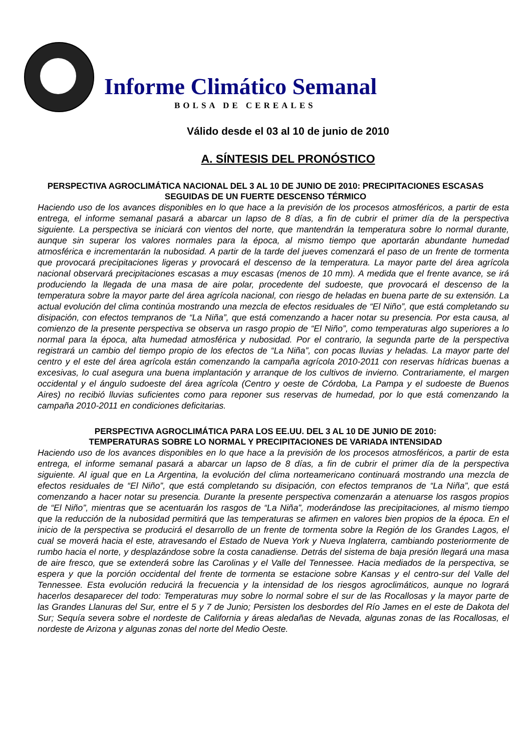Informe Climático Semanal
BOLSA DE CEREALES
Válido desde el 03 al 10 de junio de 2010
A. SÍNTESIS DEL PRONÓSTICO
PERSPECTIVA AGROCLIMÁTICA NACIONAL DEL 3 AL 10 DE JUNIO DE 2010: PRECIPITACIONES ESCASAS SEGUIDAS DE UN FUERTE DESCENSO TÉRMICO
Haciendo uso de los avances disponibles en lo que hace a la previsión de los procesos atmosféricos, a partir de esta entrega, el informe semanal pasará a abarcar un lapso de 8 días, a fin de cubrir el primer día de la perspectiva siguiente. La perspectiva se iniciará con vientos del norte, que mantendrán la temperatura sobre lo normal durante, aunque sin superar los valores normales para la época, al mismo tiempo que aportarán abundante humedad atmosférica e incrementarán la nubosidad. A partir de la tarde del jueves comenzará el paso de un frente de tormenta que provocará precipitaciones ligeras y provocará el descenso de la temperatura. La mayor parte del área agrícola nacional observará precipitaciones escasas a muy escasas (menos de 10 mm). A medida que el frente avance, se irá produciendo la llegada de una masa de aire polar, procedente del sudoeste, que provocará el descenso de la temperatura sobre la mayor parte del área agrícola nacional, con riesgo de heladas en buena parte de su extensión. La actual evolución del clima continúa mostrando una mezcla de efectos residuales de “El Niño”, que está completando su disipación, con efectos tempranos de “La Niña”, que está comenzando a hacer notar su presencia. Por esta causa, al comienzo de la presente perspectiva se observa un rasgo propio de “El Niño”, como temperaturas algo superiores a lo normal para la época, alta humedad atmosférica y nubosidad. Por el contrario, la segunda parte de la perspectiva registrará un cambio del tiempo propio de los efectos de “La Niña”, con pocas lluvias y heladas. La mayor parte del centro y el este del área agrícola están comenzando la campaña agrícola 2010-2011 con reservas hídricas buenas a excesivas, lo cual asegura una buena implantación y arranque de los cultivos de invierno. Contrariamente, el margen occidental y el ángulo sudoeste del área agrícola (Centro y oeste de Córdoba, La Pampa y el sudoeste de Buenos Aires) no recibió lluvias suficientes como para reponer sus reservas de humedad, por lo que está comenzando la campaña 2010-2011 en condiciones deficitarias.
PERSPECTIVA AGROCLIMÁTICA PARA LOS EE.UU. DEL 3 AL 10 DE JUNIO DE 2010:
TEMPERATURAS SOBRE LO NORMAL Y PRECIPITACIONES DE VARIADA INTENSIDAD
Haciendo uso de los avances disponibles en lo que hace a la previsión de los procesos atmosféricos, a partir de esta entrega, el informe semanal pasará a abarcar un lapso de 8 días, a fin de cubrir el primer día de la perspectiva siguiente. Al igual que en La Argentina, la evolución del clima norteamericano continuará mostrando una mezcla de efectos residuales de “El Niño”, que está completando su disipación, con efectos tempranos de “La Niña”, que está comenzando a hacer notar su presencia. Durante la presente perspectiva comenzarán a atenuarse los rasgos propios de “El Niño”, mientras que se acentuarán los rasgos de “La Niña”, moderándose las precipitaciones, al mismo tiempo que la reducción de la nubosidad permitirá que las temperaturas se afirmen en valores bien propios de la época. En el inicio de la perspectiva se producirá el desarrollo de un frente de tormenta sobre la Región de los Grandes Lagos, el cual se moverá hacia el este, atravesando el Estado de Nueva York y Nueva Inglaterra, cambiando posteriormente de rumbo hacia el norte, y desplazándose sobre la costa canadiense. Detrás del sistema de baja presión llegará una masa de aire fresco, que se extenderá sobre las Carolinas y el Valle del Tennessee. Hacia mediados de la perspectiva, se espera y que la porción occidental del frente de tormenta se estacione sobre Kansas y el centro-sur del Valle del Tennessee. Esta evolución reducirá la frecuencia y la intensidad de los riesgos agroclimáticos, aunque no logrará hacerlos desaparecer del todo: Temperaturas muy sobre lo normal sobre el sur de las Rocallosas y la mayor parte de las Grandes Llanuras del Sur, entre el 5 y 7 de Junio; Persisten los desbordes del Río James en el este de Dakota del Sur; Sequía severa sobre el nordeste de California y áreas aledañas de Nevada, algunas zonas de las Rocallosas, el nordeste de Arizona y algunas zonas del norte del Medio Oeste.